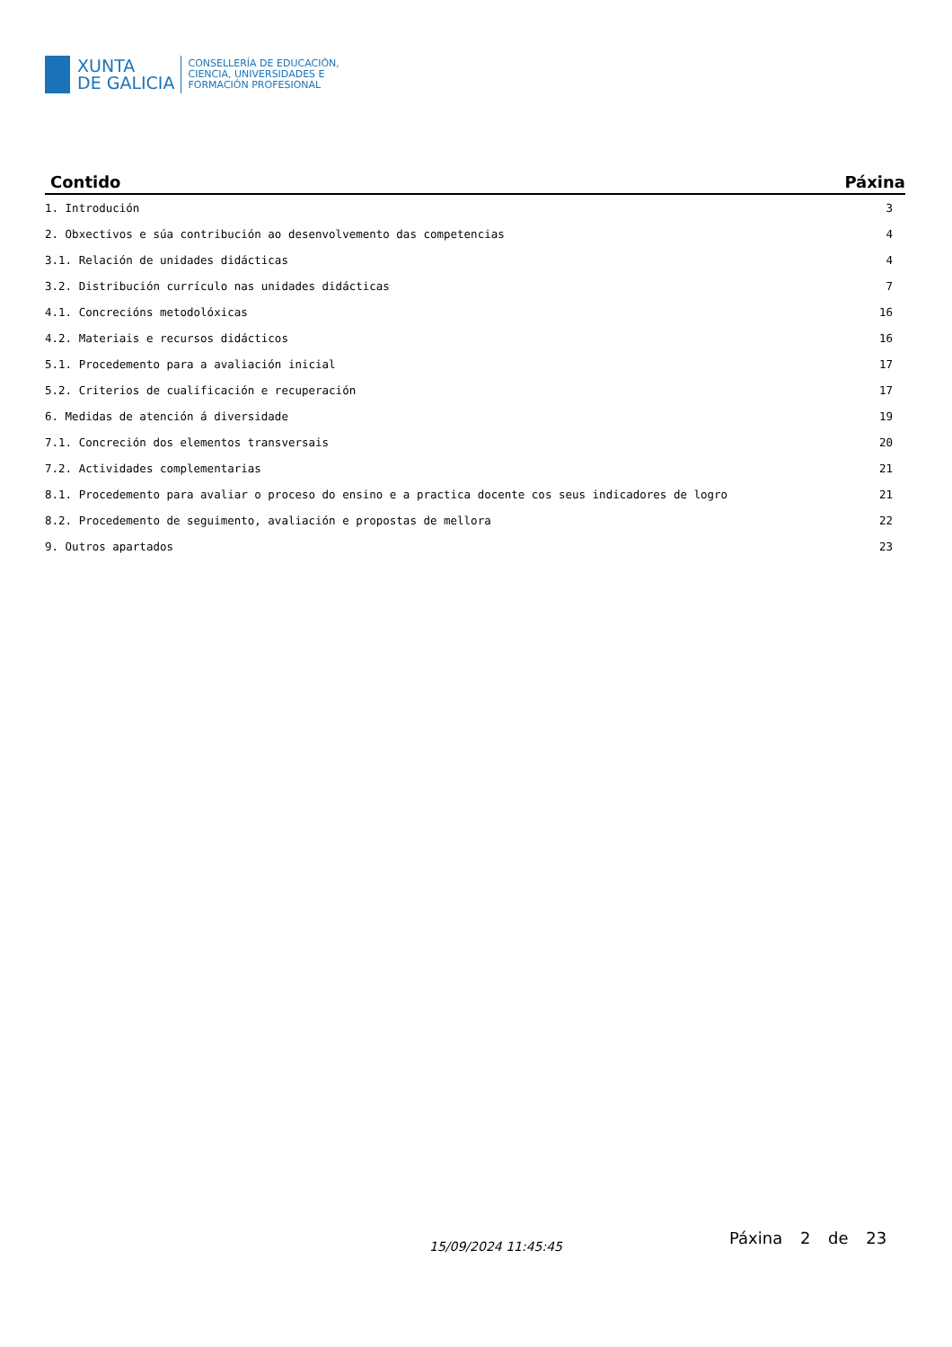XUNTA
DE GALICIA
CONSELLERÍA DE EDUCACIÓN,
CIENCIA, UNIVERSIDADES E
FORMACIÓN PROFESIONAL
| Contido | Páxina |
| --- | --- |
| 1. Introdución | 3 |
| 2. Obxectivos e súa contribución ao desenvolvemento das competencias | 4 |
| 3.1. Relación de unidades didácticas | 4 |
| 3.2. Distribución currículo nas unidades didácticas | 7 |
| 4.1. Concrecións metodolóxicas | 16 |
| 4.2. Materiais e recursos didácticos | 16 |
| 5.1. Procedemento para a avaliación inicial | 17 |
| 5.2. Criterios de cualificación e recuperación | 17 |
| 6. Medidas de atención á diversidade | 19 |
| 7.1. Concreción dos elementos transversais | 20 |
| 7.2. Actividades complementarias | 21 |
| 8.1. Procedemento para avaliar o proceso do ensino e a practica docente cos seus indicadores de logro | 21 |
| 8.2. Procedemento de seguimento, avaliación e propostas de mellora | 22 |
| 9. Outros apartados | 23 |
15/09/2024 11:45:45 Páxina 2 de 23